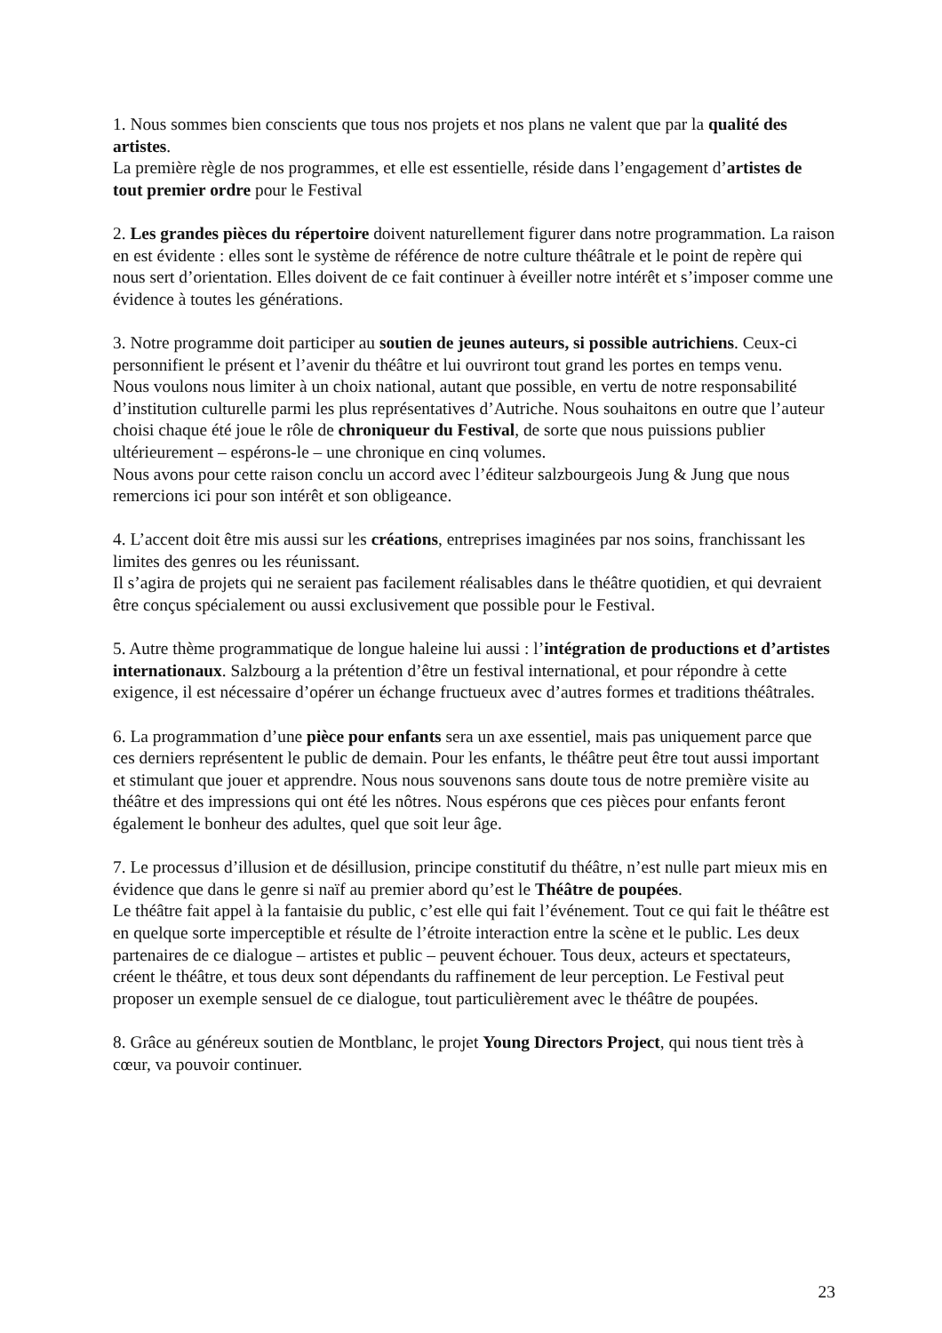1. Nous sommes bien conscients que tous nos projets et nos plans ne valent que par la qualité des artistes.
La première règle de nos programmes, et elle est essentielle, réside dans l’engagement d’artistes de tout premier ordre pour le Festival
2. Les grandes pièces du répertoire doivent naturellement figurer dans notre programmation. La raison en est évidente : elles sont le système de référence de notre culture théâtrale et le point de repère qui nous sert d’orientation. Elles doivent de ce fait continuer à éveiller notre intérêt et s’imposer comme une évidence à toutes les générations.
3. Notre programme doit participer au soutien de jeunes auteurs, si possible autrichiens. Ceux-ci personnifient le présent et l’avenir du théâtre et lui ouvriront tout grand les portes en temps venu.
Nous voulons nous limiter à un choix national, autant que possible, en vertu de notre responsabilité d’institution culturelle parmi les plus représentatives d’Autriche. Nous souhaitons en outre que l’auteur choisi chaque été joue le rôle de chroniqueur du Festival, de sorte que nous puissions publier ultérieurement – espérons-le – une chronique en cinq volumes.
Nous avons pour cette raison conclu un accord avec l’éditeur salzbourgeois Jung & Jung que nous remercions ici pour son intérêt et son obligeance.
4. L’accent doit être mis aussi sur les créations, entreprises imaginées par nos soins, franchissant les limites des genres ou les réunissant.
Il s’agira de projets qui ne seraient pas facilement réalisables dans le théâtre quotidien, et qui devraient être conçus spécialement ou aussi exclusivement que possible pour le Festival.
5. Autre thème programmatique de longue haleine lui aussi : l’intégration de productions et d’artistes internationaux. Salzbourg a la prétention d’être un festival international, et pour répondre à cette exigence, il est nécessaire d’opérer un échange fructueux avec d’autres formes et traditions théâtrales.
6. La programmation d’une pièce pour enfants sera un axe essentiel, mais pas uniquement parce que ces derniers représentent le public de demain. Pour les enfants, le théâtre peut être tout aussi important et stimulant que jouer et apprendre. Nous nous souvenons sans doute tous de notre première visite au théâtre et des impressions qui ont été les nôtres. Nous espérons que ces pièces pour enfants feront également le bonheur des adultes, quel que soit leur âge.
7. Le processus d’illusion et de désillusion, principe constitutif du théâtre, n’est nulle part mieux mis en évidence que dans le genre si naïf au premier abord qu’est le Théâtre de poupées.
Le théâtre fait appel à la fantaisie du public, c’est elle qui fait l’événement. Tout ce qui fait le théâtre est en quelque sorte imperceptible et résulte de l’étroite interaction entre la scène et le public. Les deux partenaires de ce dialogue – artistes et public – peuvent échouer. Tous deux, acteurs et spectateurs, créent le théâtre, et tous deux sont dépendants du raffinement de leur perception. Le Festival peut proposer un exemple sensuel de ce dialogue, tout particulièrement avec le théâtre de poupées.
8. Grâce au généreux soutien de Montblanc, le projet Young Directors Project, qui nous tient très à cœur, va pouvoir continuer.
23